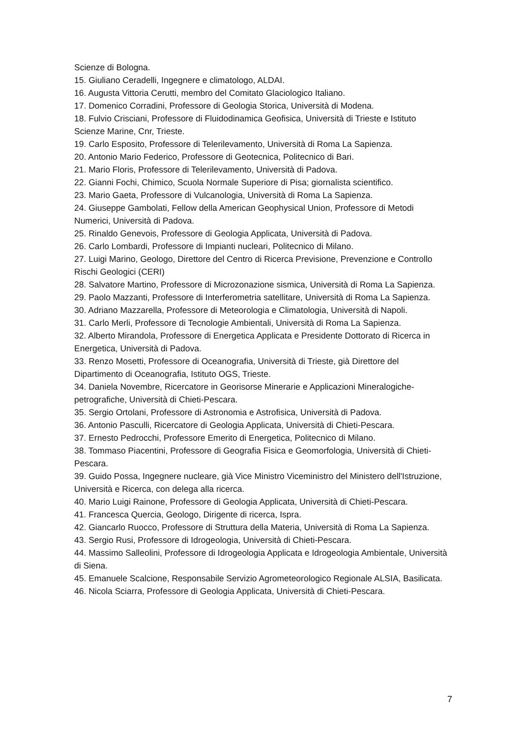Scienze di Bologna.
15. Giuliano Ceradelli, Ingegnere e climatologo, ALDAI.
16. Augusta Vittoria Cerutti, membro del Comitato Glaciologico Italiano.
17. Domenico Corradini, Professore di Geologia Storica, Università di Modena.
18. Fulvio Crisciani, Professore di Fluidodinamica Geofisica, Università di Trieste e Istituto Scienze Marine, Cnr, Trieste.
19. Carlo Esposito, Professore di Telerilevamento, Università di Roma La Sapienza.
20. Antonio Mario Federico, Professore di Geotecnica, Politecnico di Bari.
21. Mario Floris, Professore di Telerilevamento, Università di Padova.
22. Gianni Fochi, Chimico, Scuola Normale Superiore di Pisa; giornalista scientifico.
23. Mario Gaeta, Professore di Vulcanologia, Università di Roma La Sapienza.
24. Giuseppe Gambolati, Fellow della American Geophysical Union, Professore di Metodi Numerici, Università di Padova.
25. Rinaldo Genevois, Professore di Geologia Applicata, Università di Padova.
26. Carlo Lombardi, Professore di Impianti nucleari, Politecnico di Milano.
27. Luigi Marino, Geologo, Direttore del Centro di Ricerca Previsione, Prevenzione e Controllo Rischi Geologici (CERI)
28. Salvatore Martino, Professore di Microzonazione sismica, Università di Roma La Sapienza.
29. Paolo Mazzanti, Professore di Interferometria satellitare, Università di Roma La Sapienza.
30. Adriano Mazzarella, Professore di Meteorologia e Climatologia, Università di Napoli.
31. Carlo Merli, Professore di Tecnologie Ambientali, Università di Roma La Sapienza.
32. Alberto Mirandola, Professore di Energetica Applicata e Presidente Dottorato di Ricerca in Energetica, Università di Padova.
33. Renzo Mosetti, Professore di Oceanografia, Università di Trieste, già Direttore del Dipartimento di Oceanografia, Istituto OGS, Trieste.
34. Daniela Novembre, Ricercatore in Georisorse Minerarie e Applicazioni Mineralogiche-petrografiche, Università di Chieti-Pescara.
35. Sergio Ortolani, Professore di Astronomia e Astrofisica, Università di Padova.
36. Antonio Pasculli, Ricercatore di Geologia Applicata, Università di Chieti-Pescara.
37. Ernesto Pedrocchi, Professore Emerito di Energetica, Politecnico di Milano.
38. Tommaso Piacentini, Professore di Geografia Fisica e Geomorfologia, Università di Chieti-Pescara.
39. Guido Possa, Ingegnere nucleare, già Vice Ministro Viceministro del Ministero dell'Istruzione, Università e Ricerca, con delega alla ricerca.
40. Mario Luigi Rainone, Professore di Geologia Applicata, Università di Chieti-Pescara.
41. Francesca Quercia, Geologo, Dirigente di ricerca, Ispra.
42. Giancarlo Ruocco, Professore di Struttura della Materia, Università di Roma La Sapienza.
43. Sergio Rusi, Professore di Idrogeologia, Università di Chieti-Pescara.
44. Massimo Salleolini, Professore di Idrogeologia Applicata e Idrogeologia Ambientale, Università di Siena.
45. Emanuele Scalcione, Responsabile Servizio Agrometeorologico Regionale ALSIA, Basilicata.
46. Nicola Sciarra, Professore di Geologia Applicata, Università di Chieti-Pescara.
7